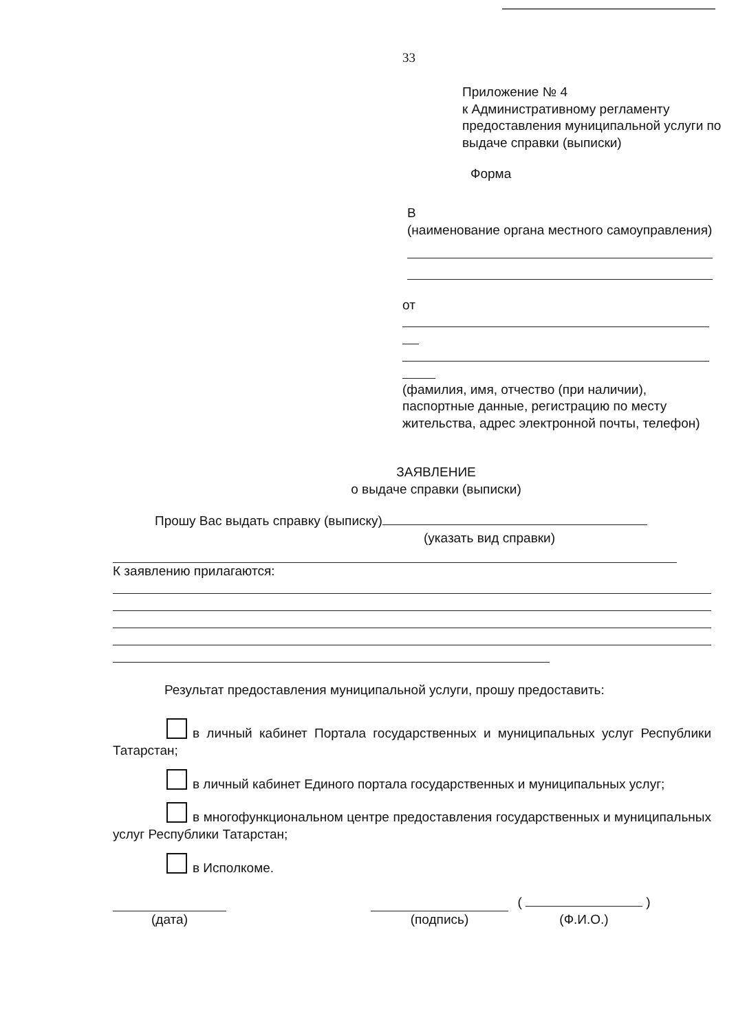33
Приложение № 4
к Административному регламенту предоставления муниципальной услуги по выдаче справки (выписки)
Форма
В
(наименование органа местного самоуправления)
от
(фамилия, имя, отчество (при наличии), паспортные данные, регистрацию по месту жительства, адрес электронной почты, телефон)
ЗАЯВЛЕНИЕ
о выдаче справки (выписки)
Прошу Вас выдать справку (выписку)
(указать вид справки)
К заявлению прилагаются:
Результат предоставления муниципальной услуги, прошу предоставить:
в личный кабинет Портала государственных и муниципальных услуг Республики Татарстан;
в личный кабинет Единого портала государственных и муниципальных услуг;
в многофункциональном центре предоставления государственных и муниципальных услуг Республики Татарстан;
в Исполкоме.
(дата) (подпись)
( )
(Ф.И.О.)